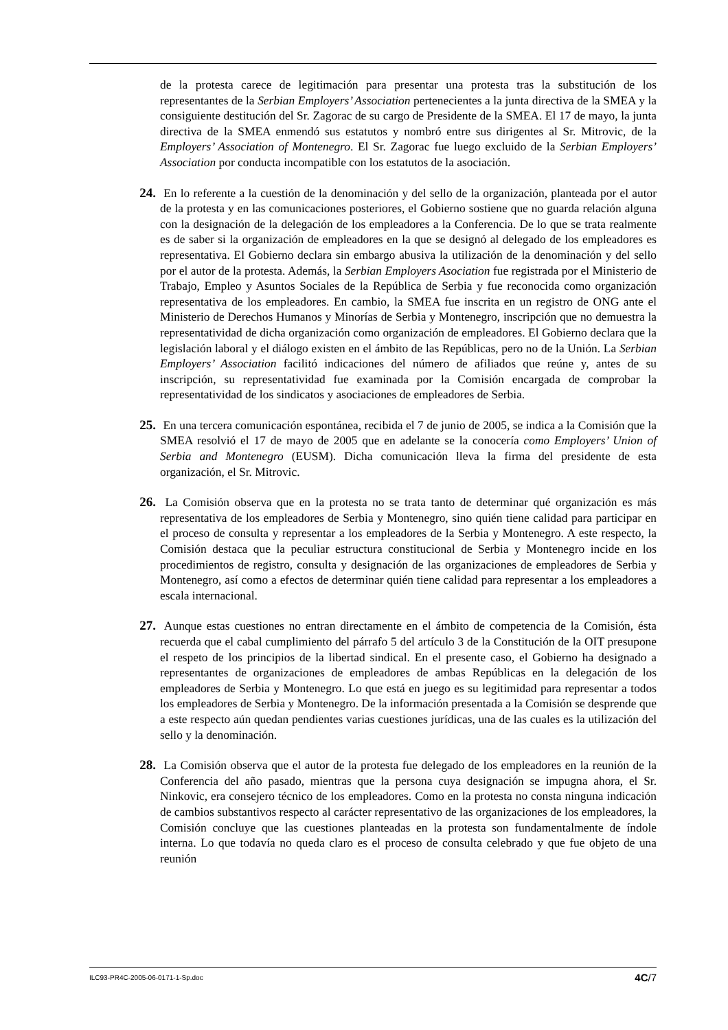de la protesta carece de legitimación para presentar una protesta tras la substitución de los representantes de la Serbian Employers’ Association pertenecientes a la junta directiva de la SMEA y la consiguiente destitución del Sr. Zagorac de su cargo de Presidente de la SMEA. El 17 de mayo, la junta directiva de la SMEA enmendó sus estatutos y nombró entre sus dirigentes al Sr. Mitrovic, de la Employers’ Association of Montenegro. El Sr. Zagorac fue luego excluido de la Serbian Employers’ Association por conducta incompatible con los estatutos de la asociación.
24. En lo referente a la cuestión de la denominación y del sello de la organización, planteada por el autor de la protesta y en las comunicaciones posteriores, el Gobierno sostiene que no guarda relación alguna con la designación de la delegación de los empleadores a la Conferencia. De lo que se trata realmente es de saber si la organización de empleadores en la que se designó al delegado de los empleadores es representativa. El Gobierno declara sin embargo abusiva la utilización de la denominación y del sello por el autor de la protesta. Además, la Serbian Employers Asociation fue registrada por el Ministerio de Trabajo, Empleo y Asuntos Sociales de la República de Serbia y fue reconocida como organización representativa de los empleadores. En cambio, la SMEA fue inscrita en un registro de ONG ante el Ministerio de Derechos Humanos y Minorías de Serbia y Montenegro, inscripción que no demuestra la representatividad de dicha organización como organización de empleadores. El Gobierno declara que la legislación laboral y el diálogo existen en el ámbito de las Repúblicas, pero no de la Unión. La Serbian Employers’ Association facilitó indicaciones del número de afiliados que reúne y, antes de su inscripción, su representatividad fue examinada por la Comisión encargada de comprobar la representatividad de los sindicatos y asociaciones de empleadores de Serbia.
25. En una tercera comunicación espontánea, recibida el 7 de junio de 2005, se indica a la Comisión que la SMEA resolvió el 17 de mayo de 2005 que en adelante se la conocería como Employers’ Union of Serbia and Montenegro (EUSM). Dicha comunicación lleva la firma del presidente de esta organización, el Sr. Mitrovic.
26. La Comisión observa que en la protesta no se trata tanto de determinar qué organización es más representativa de los empleadores de Serbia y Montenegro, sino quién tiene calidad para participar en el proceso de consulta y representar a los empleadores de la Serbia y Montenegro. A este respecto, la Comisión destaca que la peculiar estructura constitucional de Serbia y Montenegro incide en los procedimientos de registro, consulta y designación de las organizaciones de empleadores de Serbia y Montenegro, así como a efectos de determinar quién tiene calidad para representar a los empleadores a escala internacional.
27. Aunque estas cuestiones no entran directamente en el ámbito de competencia de la Comisión, ésta recuerda que el cabal cumplimiento del párrafo 5 del artículo 3 de la Constitución de la OIT presupone el respeto de los principios de la libertad sindical. En el presente caso, el Gobierno ha designado a representantes de organizaciones de empleadores de ambas Repúblicas en la delegación de los empleadores de Serbia y Montenegro. Lo que está en juego es su legitimidad para representar a todos los empleadores de Serbia y Montenegro. De la información presentada a la Comisión se desprende que a este respecto aún quedan pendientes varias cuestiones jurídicas, una de las cuales es la utilización del sello y la denominación.
28. La Comisión observa que el autor de la protesta fue delegado de los empleadores en la reunión de la Conferencia del año pasado, mientras que la persona cuya designación se impugna ahora, el Sr. Ninkovic, era consejero técnico de los empleadores. Como en la protesta no consta ninguna indicación de cambios substantivos respecto al carácter representativo de las organizaciones de los empleadores, la Comisión concluye que las cuestiones planteadas en la protesta son fundamentalmente de índole interna. Lo que todavía no queda claro es el proceso de consulta celebrado y que fue objeto de una reunión
ILC93-PR4C-2005-06-0171-1-Sp.doc 4C/7